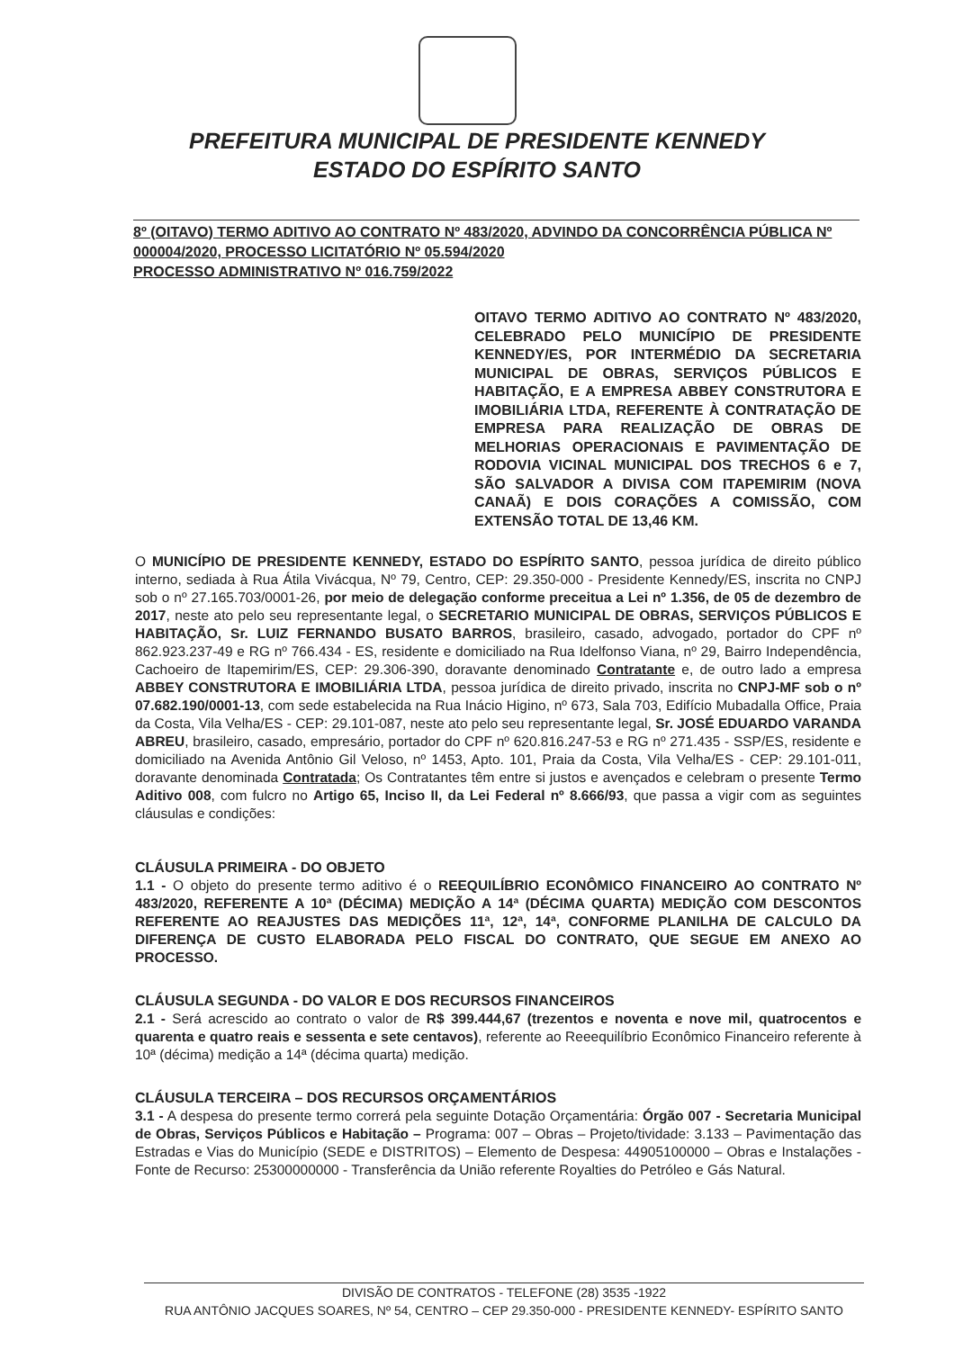PREFEITURA MUNICIPAL DE PRESIDENTE KENNEDY
ESTADO DO ESPÍRITO SANTO
8º (OITAVO) TERMO ADITIVO AO CONTRATO Nº 483/2020, ADVINDO DA CONCORRÊNCIA PÚBLICA Nº 000004/2020, PROCESSO LICITATÓRIO Nº 05.594/2020
PROCESSO ADMINISTRATIVO Nº 016.759/2022
OITAVO TERMO ADITIVO AO CONTRATO Nº 483/2020, CELEBRADO PELO MUNICÍPIO DE PRESIDENTE KENNEDY/ES, POR INTERMÉDIO DA SECRETARIA MUNICIPAL DE OBRAS, SERVIÇOS PÚBLICOS E HABITAÇÃO, E A EMPRESA ABBEY CONSTRUTORA E IMOBILIÁRIA LTDA, REFERENTE À CONTRATAÇÃO DE EMPRESA PARA REALIZAÇÃO DE OBRAS DE MELHORIAS OPERACIONAIS E PAVIMENTAÇÃO DE RODOVIA VICINAL MUNICIPAL DOS TRECHOS 6 e 7, SÃO SALVADOR A DIVISA COM ITAPEMIRIM (NOVA CANAÃ) E DOIS CORAÇÕES A COMISSÃO, COM EXTENSÃO TOTAL DE 13,46 KM.
O MUNICÍPIO DE PRESIDENTE KENNEDY, ESTADO DO ESPÍRITO SANTO, pessoa jurídica de direito público interno, sediada à Rua Átila Vivácqua, Nº 79, Centro, CEP: 29.350-000 - Presidente Kennedy/ES, inscrita no CNPJ sob o nº 27.165.703/0001-26, por meio de delegação conforme preceitua a Lei nº 1.356, de 05 de dezembro de 2017, neste ato pelo seu representante legal, o SECRETARIO MUNICIPAL DE OBRAS, SERVIÇOS PÚBLICOS E HABITAÇÃO, Sr. LUIZ FERNANDO BUSATO BARROS, brasileiro, casado, advogado, portador do CPF nº 862.923.237-49 e RG nº 766.434 - ES, residente e domiciliado na Rua Idelfonso Viana, nº 29, Bairro Independência, Cachoeiro de Itapemirim/ES, CEP: 29.306-390, doravante denominado Contratante e, de outro lado a empresa ABBEY CONSTRUTORA E IMOBILIÁRIA LTDA, pessoa jurídica de direito privado, inscrita no CNPJ-MF sob o nº 07.682.190/0001-13, com sede estabelecida na Rua Inácio Higino, nº 673, Sala 703, Edifício Mubadalla Office, Praia da Costa, Vila Velha/ES - CEP: 29.101-087, neste ato pelo seu representante legal, Sr. JOSÉ EDUARDO VARANDA ABREU, brasileiro, casado, empresário, portador do CPF nº 620.816.247-53 e RG nº 271.435 - SSP/ES, residente e domiciliado na Avenida Antônio Gil Veloso, nº 1453, Apto. 101, Praia da Costa, Vila Velha/ES - CEP: 29.101-011, doravante denominada Contratada; Os Contratantes têm entre si justos e avençados e celebram o presente Termo Aditivo 008, com fulcro no Artigo 65, Inciso II, da Lei Federal nº 8.666/93, que passa a vigir com as seguintes cláusulas e condições:
CLÁUSULA PRIMEIRA - DO OBJETO
1.1 - O objeto do presente termo aditivo é o REEQUILÍBRIO ECONÔMICO FINANCEIRO AO CONTRATO Nº 483/2020, REFERENTE A 10ª (DÉCIMA) MEDIÇÃO A 14ª (DÉCIMA QUARTA) MEDIÇÃO COM DESCONTOS REFERENTE AO REAJUSTES DAS MEDIÇÕES 11ª, 12ª, 14ª, CONFORME PLANILHA DE CALCULO DA DIFERENÇA DE CUSTO ELABORADA PELO FISCAL DO CONTRATO, QUE SEGUE EM ANEXO AO PROCESSO.
CLÁUSULA SEGUNDA - DO VALOR E DOS RECURSOS FINANCEIROS
2.1 - Será acrescido ao contrato o valor de R$ 399.444,67 (trezentos e noventa e nove mil, quatrocentos e quarenta e quatro reais e sessenta e sete centavos), referente ao Reeequilíbrio Econômico Financeiro referente à 10ª (décima) medição a 14ª (décima quarta) medição.
CLÁUSULA TERCEIRA – DOS RECURSOS ORÇAMENTÁRIOS
3.1 - A despesa do presente termo correrá pela seguinte Dotação Orçamentária: Órgão 007 - Secretaria Municipal de Obras, Serviços Públicos e Habitação – Programa: 007 – Obras – Projeto/tividade: 3.133 – Pavimentação das Estradas e Vias do Município (SEDE e DISTRITOS) – Elemento de Despesa: 44905100000 – Obras e Instalações - Fonte de Recurso: 25300000000 - Transferência da União referente Royalties do Petróleo e Gás Natural.
DIVISÃO DE CONTRATOS - TELEFONE (28) 3535 -1922
RUA ANTÔNIO JACQUES SOARES, Nº 54, CENTRO – CEP 29.350-000 - PRESIDENTE KENNEDY- ESPÍRITO SANTO